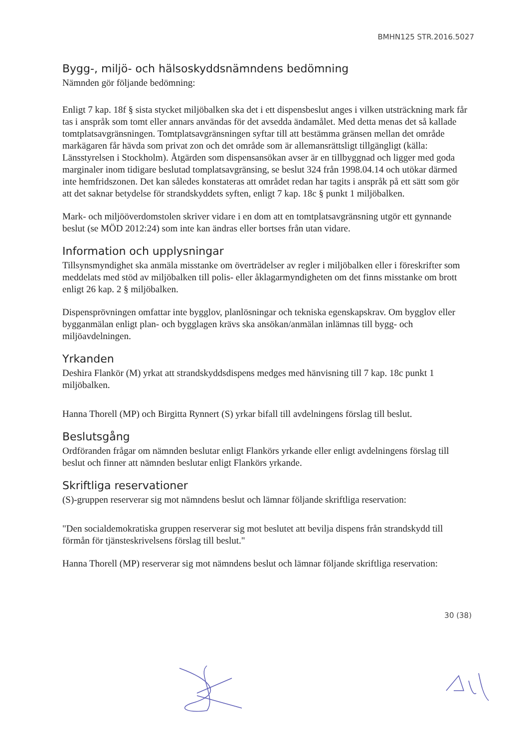BMHN125 STR.2016.5027
Bygg-, miljö- och hälsoskyddsnämndens bedömning
Nämnden gör följande bedömning:
Enligt 7 kap. 18f § sista stycket miljöbalken ska det i ett dispensbeslut anges i vilken utsträckning mark får tas i anspråk som tomt eller annars användas för det avsedda ändamålet. Med detta menas det så kallade tomtplatsavgränsningen. Tomtplatsavgränsningen syftar till att bestämma gränsen mellan det område markägaren får hävda som privat zon och det område som är allemansrättsligt tillgängligt (källa: Länsstyrelsen i Stockholm). Åtgärden som dispensansökan avser är en tillbyggnad och ligger med goda marginaler inom tidigare beslutad tomplatsavgränsing, se beslut 324 från 1998.04.14 och utökar därmed inte hemfridszonen. Det kan således konstateras att området redan har tagits i anspråk på ett sätt som gör att det saknar betydelse för strandskyddets syften, enligt 7 kap. 18c § punkt 1 miljöbalken.
Mark- och miljööverdomstolen skriver vidare i en dom att en tomtplatsavgränsning utgör ett gynnande beslut (se MÖD 2012:24) som inte kan ändras eller bortses från utan vidare.
Information och upplysningar
Tillsynsmyndighet ska anmäla misstanke om överträdelser av regler i miljöbalken eller i föreskrifter som meddelats med stöd av miljöbalken till polis- eller åklagarmyndigheten om det finns misstanke om brott enligt 26 kap. 2 § miljöbalken.
Dispensprövningen omfattar inte bygglov, planlösningar och tekniska egenskapskrav. Om bygglov eller bygganmälan enligt plan- och bygglagen krävs ska ansökan/anmälan inlämnas till bygg- och miljöavdelningen.
Yrkanden
Deshira Flankör (M) yrkat att strandskyddsdispens medges med hänvisning till 7 kap. 18c punkt 1 miljöbalken.
Hanna Thorell (MP) och Birgitta Rynnert (S) yrkar bifall till avdelningens förslag till beslut.
Beslutsgång
Ordföranden frågar om nämnden beslutar enligt Flankörs yrkande eller enligt avdelningens förslag till beslut och finner att nämnden beslutar enligt Flankörs yrkande.
Skriftliga reservationer
(S)-gruppen reserverar sig mot nämndens beslut och lämnar följande skriftliga reservation:
"Den socialdemokratiska gruppen reserverar sig mot beslutet att bevilja dispens från strandskydd till förmån för tjänsteskrivelsens förslag till beslut."
Hanna Thorell (MP) reserverar sig mot nämndens beslut och lämnar följande skriftliga reservation:
30 (38)